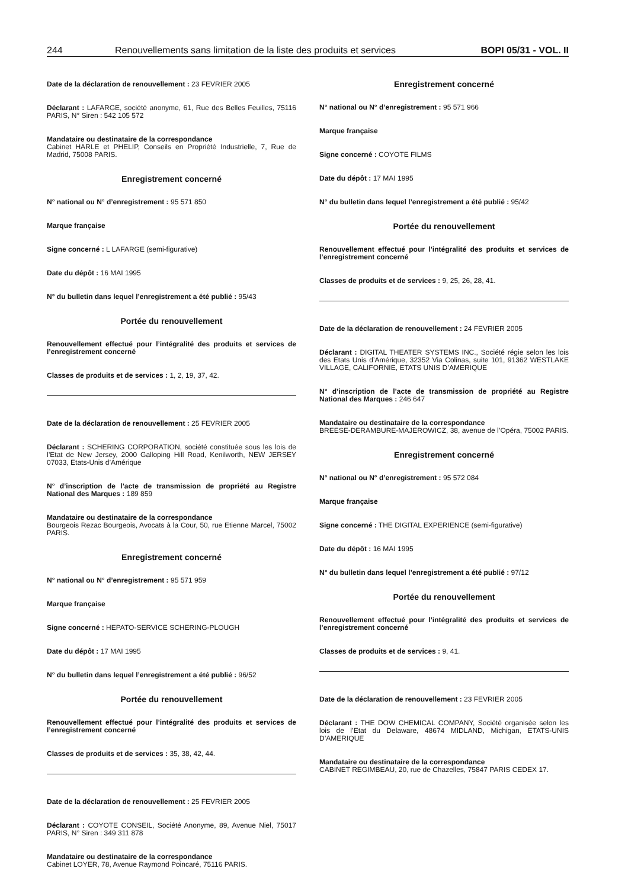244 Renouvellements sans limitation de la liste des produits et services BOPI 05/31 - VOL. II
Date de la déclaration de renouvellement : 23 FEVRIER 2005
Déclarant : LAFARGE, société anonyme, 61, Rue des Belles Feuilles, 75116 PARIS, N° Siren : 542 105 572
Mandataire ou destinataire de la correspondance
Cabinet HARLE et PHELIP, Conseils en Propriété Industrielle, 7, Rue de Madrid, 75008 PARIS.
Enregistrement concerné
N° national ou N° d’enregistrement : 95 571 850
Marque française
Signe concerné : L LAFARGE (semi-figurative)
Date du dépôt : 16 MAI 1995
N° du bulletin dans lequel l’enregistrement a été publié : 95/43
Portée du renouvellement
Renouvellement effectué pour l’intégralité des produits et services de l’enregistrement concerné
Classes de produits et de services : 1, 2, 19, 37, 42.
Date de la déclaration de renouvellement : 25 FEVRIER 2005
Déclarant : SCHERING CORPORATION, société constituée sous les lois de l’Etat de New Jersey, 2000 Galloping Hill Road, Kenilworth, NEW JERSEY 07033, Etats-Unis d’Amérique
N° d’inscription de l’acte de transmission de propriété au Registre National des Marques : 189 859
Mandataire ou destinataire de la correspondance
Bourgeois Rezac Bourgeois, Avocats à la Cour, 50, rue Etienne Marcel, 75002 PARIS.
Enregistrement concerné
N° national ou N° d’enregistrement : 95 571 959
Marque française
Signe concerné : HEPATO-SERVICE SCHERING-PLOUGH
Date du dépôt : 17 MAI 1995
N° du bulletin dans lequel l’enregistrement a été publié : 96/52
Portée du renouvellement
Renouvellement effectué pour l’intégralité des produits et services de l’enregistrement concerné
Classes de produits et de services : 35, 38, 42, 44.
Date de la déclaration de renouvellement : 25 FEVRIER 2005
Déclarant : COYOTE CONSEIL, Société Anonyme, 89, Avenue Niel, 75017 PARIS, N° Siren : 349 311 878
Mandataire ou destinataire de la correspondance
Cabinet LOYER, 78, Avenue Raymond Poincaré, 75116 PARIS.
Enregistrement concerné
N° national ou N° d’enregistrement : 95 571 966
Marque française
Signe concerné : COYOTE FILMS
Date du dépôt : 17 MAI 1995
N° du bulletin dans lequel l’enregistrement a été publié : 95/42
Portée du renouvellement
Renouvellement effectué pour l’intégralité des produits et services de l’enregistrement concerné
Classes de produits et de services : 9, 25, 26, 28, 41.
Date de la déclaration de renouvellement : 24 FEVRIER 2005
Déclarant : DIGITAL THEATER SYSTEMS INC., Société régie selon les lois des Etats Unis d’Amérique, 32352 Via Colinas, suite 101, 91362 WESTLAKE VILLAGE, CALIFORNIE, ETATS UNIS D’AMERIQUE
N° d’inscription de l’acte de transmission de propriété au Registre National des Marques : 246 647
Mandataire ou destinataire de la correspondance
BREESE-DERAMBURE-MAJEROWICZ, 38, avenue de l’Opéra, 75002 PARIS.
Enregistrement concerné
N° national ou N° d’enregistrement : 95 572 084
Marque française
Signe concerné : THE DIGITAL EXPERIENCE (semi-figurative)
Date du dépôt : 16 MAI 1995
N° du bulletin dans lequel l’enregistrement a été publié : 97/12
Portée du renouvellement
Renouvellement effectué pour l’intégralité des produits et services de l’enregistrement concerné
Classes de produits et de services : 9, 41.
Date de la déclaration de renouvellement : 23 FEVRIER 2005
Déclarant : THE DOW CHEMICAL COMPANY, Société organisée selon les lois de l’Etat du Delaware, 48674 MIDLAND, Michigan, ETATS-UNIS D’AMERIQUE
Mandataire ou destinataire de la correspondance
CABINET REGIMBEAU, 20, rue de Chazelles, 75847 PARIS CEDEX 17.